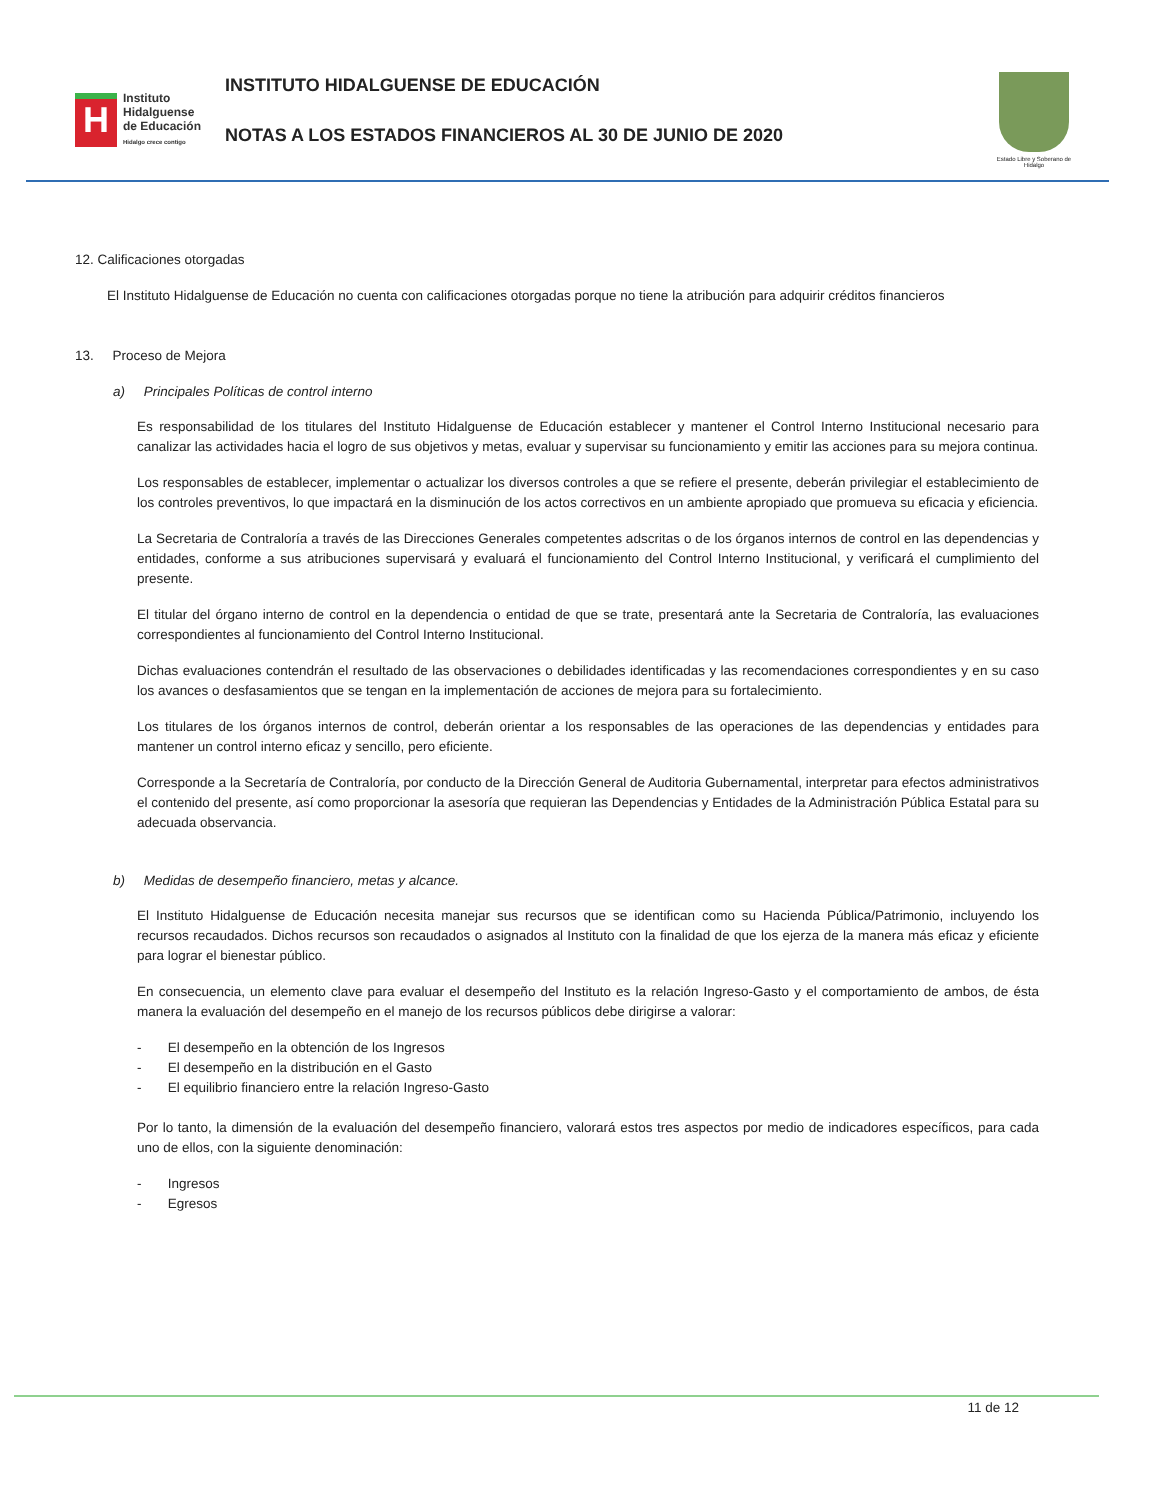H
Instituto
Hidalguense
de Educación
Hidalgo crece contigo
INSTITUTO HIDALGUENSE DE EDUCACIÓN
NOTAS A LOS ESTADOS FINANCIEROS AL 30 DE JUNIO DE 2020
Estado Libre y Soberano de Hidalgo
12. Calificaciones otorgadas
El Instituto Hidalguense de Educación no cuenta con calificaciones otorgadas porque no tiene la atribución para adquirir créditos financieros
13. Proceso de Mejora
a) Principales Políticas de control interno
Es responsabilidad de los titulares del Instituto Hidalguense de Educación establecer y mantener el Control Interno Institucional necesario para canalizar las actividades hacia el logro de sus objetivos y metas, evaluar y supervisar su funcionamiento y emitir las acciones para su mejora continua.
Los responsables de establecer, implementar o actualizar los diversos controles a que se refiere el presente, deberán privilegiar el establecimiento de los controles preventivos, lo que impactará en la disminución de los actos correctivos en un ambiente apropiado que promueva su eficacia y eficiencia.
La Secretaria de Contraloría a través de las Direcciones Generales competentes adscritas o de los órganos internos de control en las dependencias y entidades, conforme a sus atribuciones supervisará y evaluará el funcionamiento del Control Interno Institucional, y verificará el cumplimiento del presente.
El titular del órgano interno de control en la dependencia o entidad de que se trate, presentará ante la Secretaria de Contraloría, las evaluaciones correspondientes al funcionamiento del Control Interno Institucional.
Dichas evaluaciones contendrán el resultado de las observaciones o debilidades identificadas y las recomendaciones correspondientes y en su caso los avances o desfasamientos que se tengan en la implementación de acciones de mejora para su fortalecimiento.
Los titulares de los órganos internos de control, deberán orientar a los responsables de las operaciones de las dependencias y entidades para mantener un control interno eficaz y sencillo, pero eficiente.
Corresponde a la Secretaría de Contraloría, por conducto de la Dirección General de Auditoria Gubernamental, interpretar para efectos administrativos el contenido del presente, así como proporcionar la asesoría que requieran las Dependencias y Entidades de la Administración Pública Estatal para su adecuada observancia.
b) Medidas de desempeño financiero, metas y alcance.
El Instituto Hidalguense de Educación necesita manejar sus recursos que se identifican como su Hacienda Pública/Patrimonio, incluyendo los recursos recaudados. Dichos recursos son recaudados o asignados al Instituto con la finalidad de que los ejerza de la manera más eficaz y eficiente para lograr el bienestar público.
En consecuencia, un elemento clave para evaluar el desempeño del Instituto es la relación Ingreso-Gasto y el comportamiento de ambos, de ésta manera la evaluación del desempeño en el manejo de los recursos públicos debe dirigirse a valorar:
- El desempeño en la obtención de los Ingresos
- El desempeño en la distribución en el Gasto
- El equilibrio financiero entre la relación Ingreso-Gasto
Por lo tanto, la dimensión de la evaluación del desempeño financiero, valorará estos tres aspectos por medio de indicadores específicos, para cada uno de ellos, con la siguiente denominación:
- Ingresos
- Egresos
11 de 12